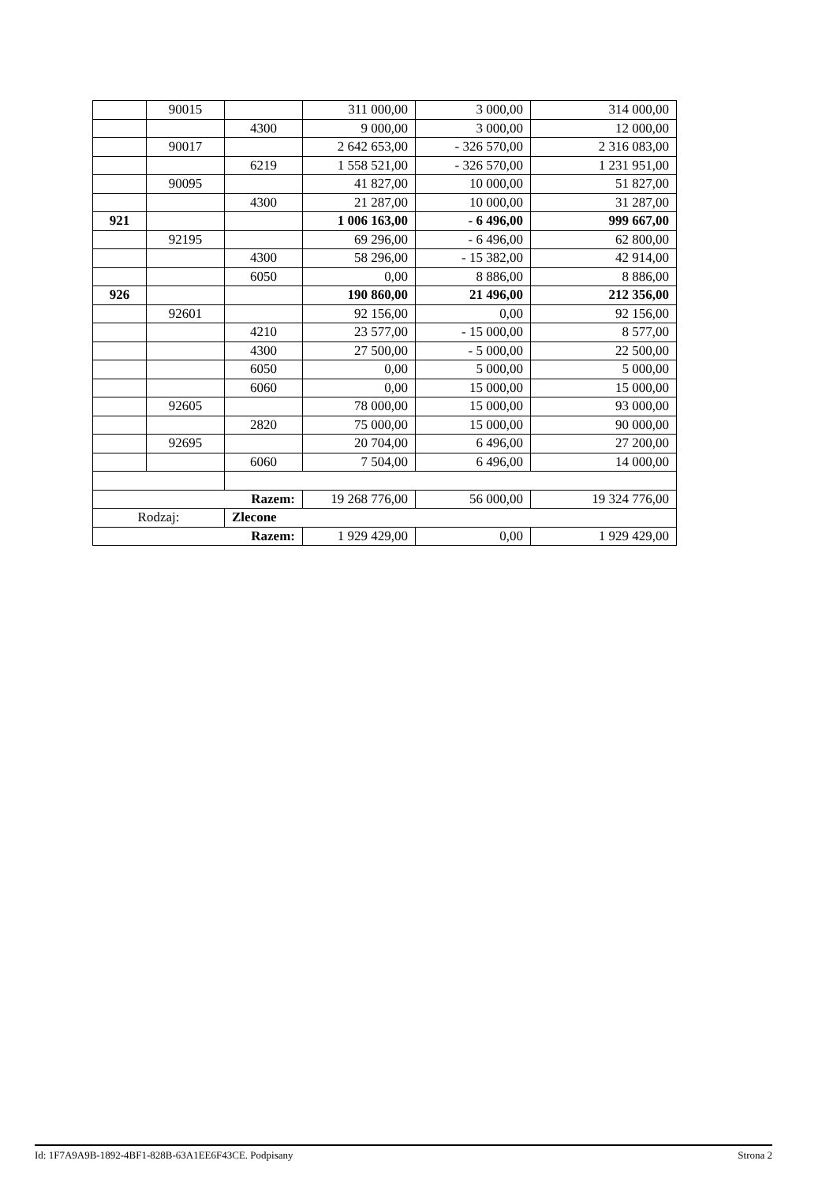| | 90015 | | 311 000,00 | 3 000,00 | 314 000,00 |
| | | 4300 | 9 000,00 | 3 000,00 | 12 000,00 |
| | 90017 | | 2 642 653,00 | - 326 570,00 | 2 316 083,00 |
| | | 6219 | 1 558 521,00 | - 326 570,00 | 1 231 951,00 |
| | 90095 | | 41 827,00 | 10 000,00 | 51 827,00 |
| | | 4300 | 21 287,00 | 10 000,00 | 31 287,00 |
| 921 | | | 1 006 163,00 | - 6 496,00 | 999 667,00 |
| | 92195 | | 69 296,00 | - 6 496,00 | 62 800,00 |
| | | 4300 | 58 296,00 | - 15 382,00 | 42 914,00 |
| | | 6050 | 0,00 | 8 886,00 | 8 886,00 |
| 926 | | | 190 860,00 | 21 496,00 | 212 356,00 |
| | 92601 | | 92 156,00 | 0,00 | 92 156,00 |
| | | 4210 | 23 577,00 | - 15 000,00 | 8 577,00 |
| | | 4300 | 27 500,00 | - 5 000,00 | 22 500,00 |
| | | 6050 | 0,00 | 5 000,00 | 5 000,00 |
| | | 6060 | 0,00 | 15 000,00 | 15 000,00 |
| | 92605 | | 78 000,00 | 15 000,00 | 93 000,00 |
| | | 2820 | 75 000,00 | 15 000,00 | 90 000,00 |
| | 92695 | | 20 704,00 | 6 496,00 | 27 200,00 |
| | | 6060 | 7 504,00 | 6 496,00 | 14 000,00 |
| Razem: | | | 19 268 776,00 | 56 000,00 | 19 324 776,00 |
| Rodzaj: | | Zlecone | | | |
| Razem: | | | 1 929 429,00 | 0,00 | 1 929 429,00 |
Id: 1F7A9A9B-1892-4BF1-828B-63A1EE6F43CE. Podpisany Strona 2